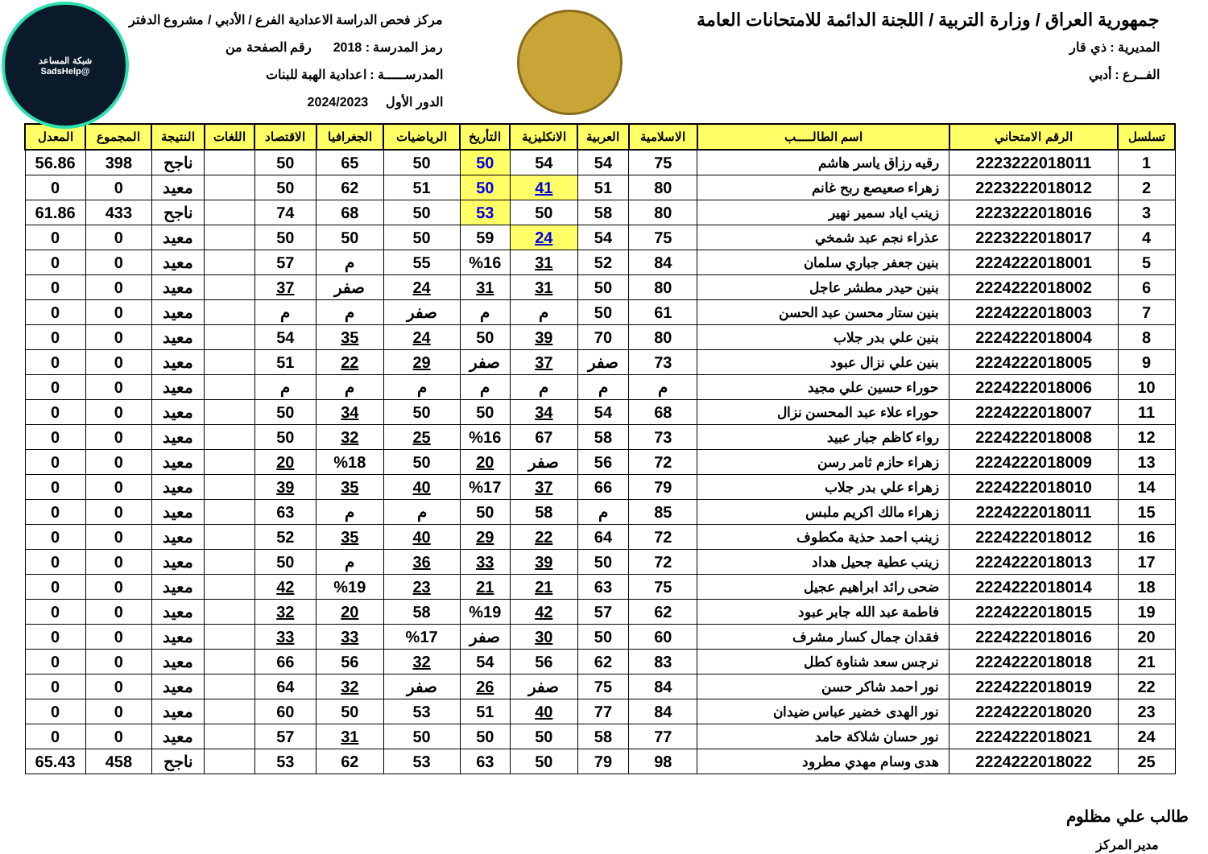شبكة المساعد
@SadsHelp
جمهورية العراق / وزارة التربية / اللجنة الدائمة للامتحانات العامة
المديرية : ذي قار
الفــرع : أدبي
مركز فحص الدراسة الاعدادية الفرع / الأدبي / مشروع الدفتر
رمز المدرسة : 2018 رقم الصفحة من
المدرســـــة : اعدادية الهبة للبنات
الدور الأول 2024/2023
| تسلسل | الرقم الامتحاني | اسم الطالـــــب | الاسلامية | العربية | الانكليزية | التأريخ | الرياضيات | الجغرافيا | الاقتصاد | اللغات | النتيجة | المجموع | المعدل |
| --- | --- | --- | --- | --- | --- | --- | --- | --- | --- | --- | --- | --- | --- |
| 1 | 2223222018011 | رقيه رزاق ياسر هاشم | 75 | 54 | 54 | 50 | 50 | 65 | 50 | | ناجح | 398 | 56.86 |
| 2 | 2223222018012 | زهراء صعيصع ربح غانم | 80 | 51 | 41 | 50 | 51 | 62 | 50 | | معيد | 0 | 0 |
| 3 | 2223222018016 | زينب اياد سمير نهير | 80 | 58 | 50 | 53 | 50 | 68 | 74 | | ناجح | 433 | 61.86 |
| 4 | 2223222018017 | عذراء نجم عبد شمخي | 75 | 54 | 24 | 59 | 50 | 50 | 50 | | معيد | 0 | 0 |
| 5 | 2224222018001 | بنين جعفر جباري سلمان | 84 | 52 | 31 | %16 | 55 | م | 57 | | معيد | 0 | 0 |
| 6 | 2224222018002 | بنين حيدر مطشر عاجل | 80 | 50 | 31 | 31 | 24 | صفر | 37 | | معيد | 0 | 0 |
| 7 | 2224222018003 | بنين ستار محسن عبد الحسن | 61 | 50 | م | م | صفر | م | م | | معيد | 0 | 0 |
| 8 | 2224222018004 | بنين علي بدر جلاب | 80 | 70 | 39 | 50 | 24 | 35 | 54 | | معيد | 0 | 0 |
| 9 | 2224222018005 | بنين علي نزال عبود | 73 | صفر | 37 | صفر | 29 | 22 | 51 | | معيد | 0 | 0 |
| 10 | 2224222018006 | حوراء حسين علي مجيد | م | م | م | م | م | م | م | | معيد | 0 | 0 |
| 11 | 2224222018007 | حوراء علاء عبد المحسن نزال | 68 | 54 | 34 | 50 | 50 | 34 | 50 | | معيد | 0 | 0 |
| 12 | 2224222018008 | رواء كاظم جبار عبيد | 73 | 58 | 67 | %16 | 25 | 32 | 50 | | معيد | 0 | 0 |
| 13 | 2224222018009 | زهراء حازم ثامر رسن | 72 | 56 | صفر | 20 | 50 | %18 | 20 | | معيد | 0 | 0 |
| 14 | 2224222018010 | زهراء علي بدر جلاب | 79 | 66 | 37 | %17 | 40 | 35 | 39 | | معيد | 0 | 0 |
| 15 | 2224222018011 | زهراء مالك اكريم ملبس | 85 | م | 58 | 50 | م | م | 63 | | معيد | 0 | 0 |
| 16 | 2224222018012 | زينب احمد حذية مكطوف | 72 | 64 | 22 | 29 | 40 | 35 | 52 | | معيد | 0 | 0 |
| 17 | 2224222018013 | زينب عطية جحيل هداد | 72 | 50 | 39 | 33 | 36 | م | 50 | | معيد | 0 | 0 |
| 18 | 2224222018014 | ضحى رائد ابراهيم عجيل | 75 | 63 | 21 | 21 | 23 | %19 | 42 | | معيد | 0 | 0 |
| 19 | 2224222018015 | فاطمة عبد الله جابر عبود | 62 | 57 | 42 | %19 | 58 | 20 | 32 | | معيد | 0 | 0 |
| 20 | 2224222018016 | فقدان جمال كسار مشرف | 60 | 50 | 30 | صفر | %17 | 33 | 33 | | معيد | 0 | 0 |
| 21 | 2224222018018 | نرجس سعد شناوة كطل | 83 | 62 | 56 | 54 | 32 | 56 | 66 | | معيد | 0 | 0 |
| 22 | 2224222018019 | نور احمد شاكر حسن | 84 | 75 | صفر | 26 | صفر | 32 | 64 | | معيد | 0 | 0 |
| 23 | 2224222018020 | نور الهدى خضير عباس ضيدان | 84 | 77 | 40 | 51 | 53 | 50 | 60 | | معيد | 0 | 0 |
| 24 | 2224222018021 | نور حسان شلاكة حامد | 77 | 58 | 50 | 50 | 50 | 31 | 57 | | معيد | 0 | 0 |
| 25 | 2224222018022 | هدى وسام مهدي مطرود | 98 | 79 | 50 | 63 | 53 | 62 | 53 | | ناجح | 458 | 65.43 |
طالب علي مظلوم
مدير المركز